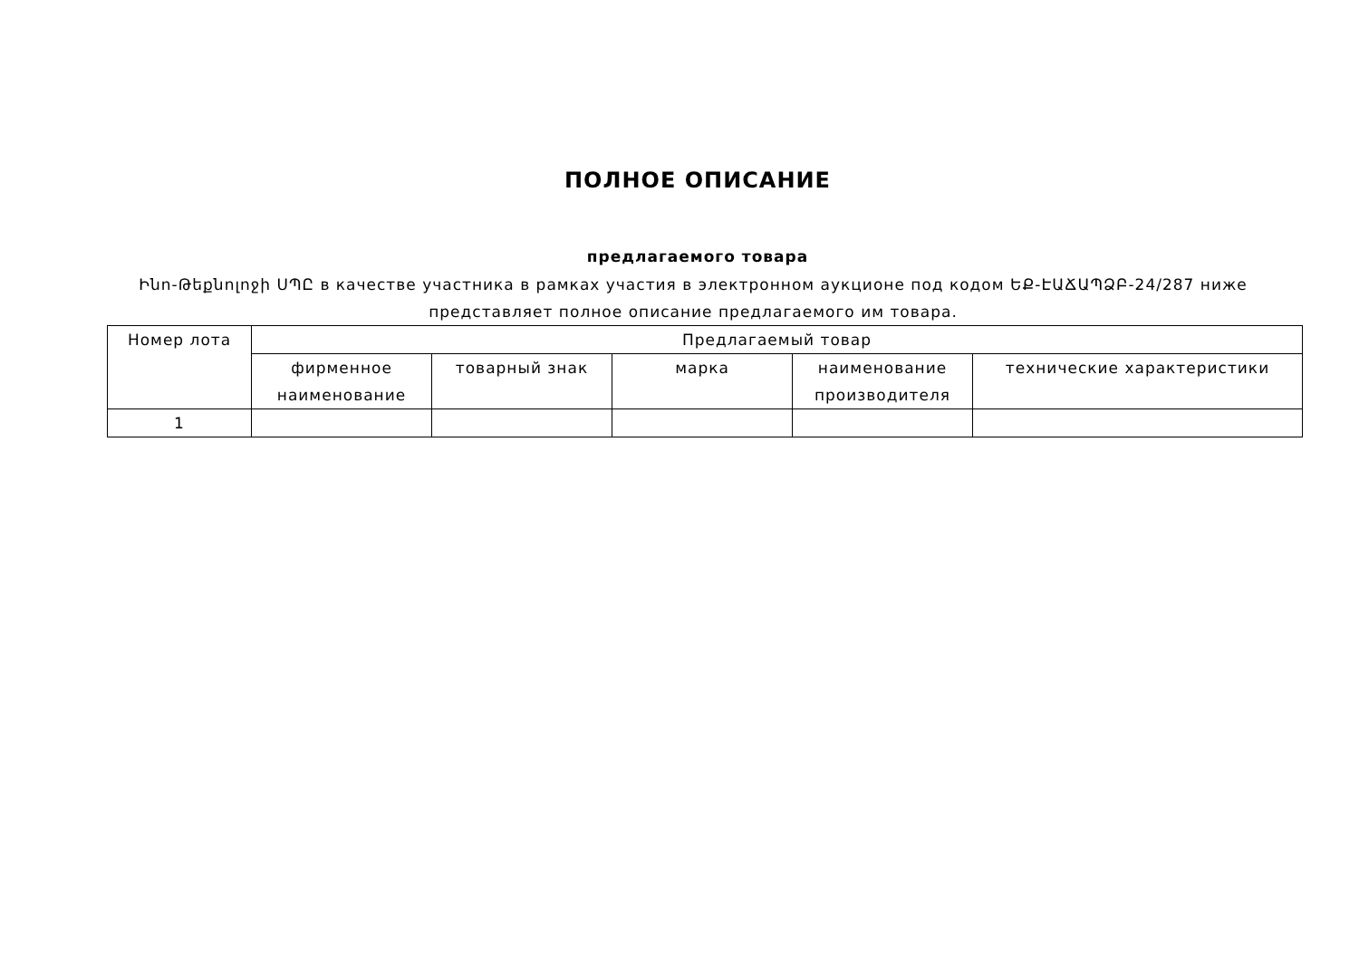ПОЛНОЕ ОПИСАНИЕ
предлагаемого товара
Ինո-Թեքնոլոջի ՍՊԸ в качестве участника в рамках участия в электронном аукционе под кодом ԵՔ-ԷԱՃԱՊՁԲ-24/287 ниже представляет полное описание предлагаемого им товара.
| Номер лота | Предлагаемый товар | | | | |
| --- | --- | --- | --- | --- | --- |
| | фирменное наименование | товарный знак | марка | наименование производителя | технические характеристики |
| 1 | | | | | |